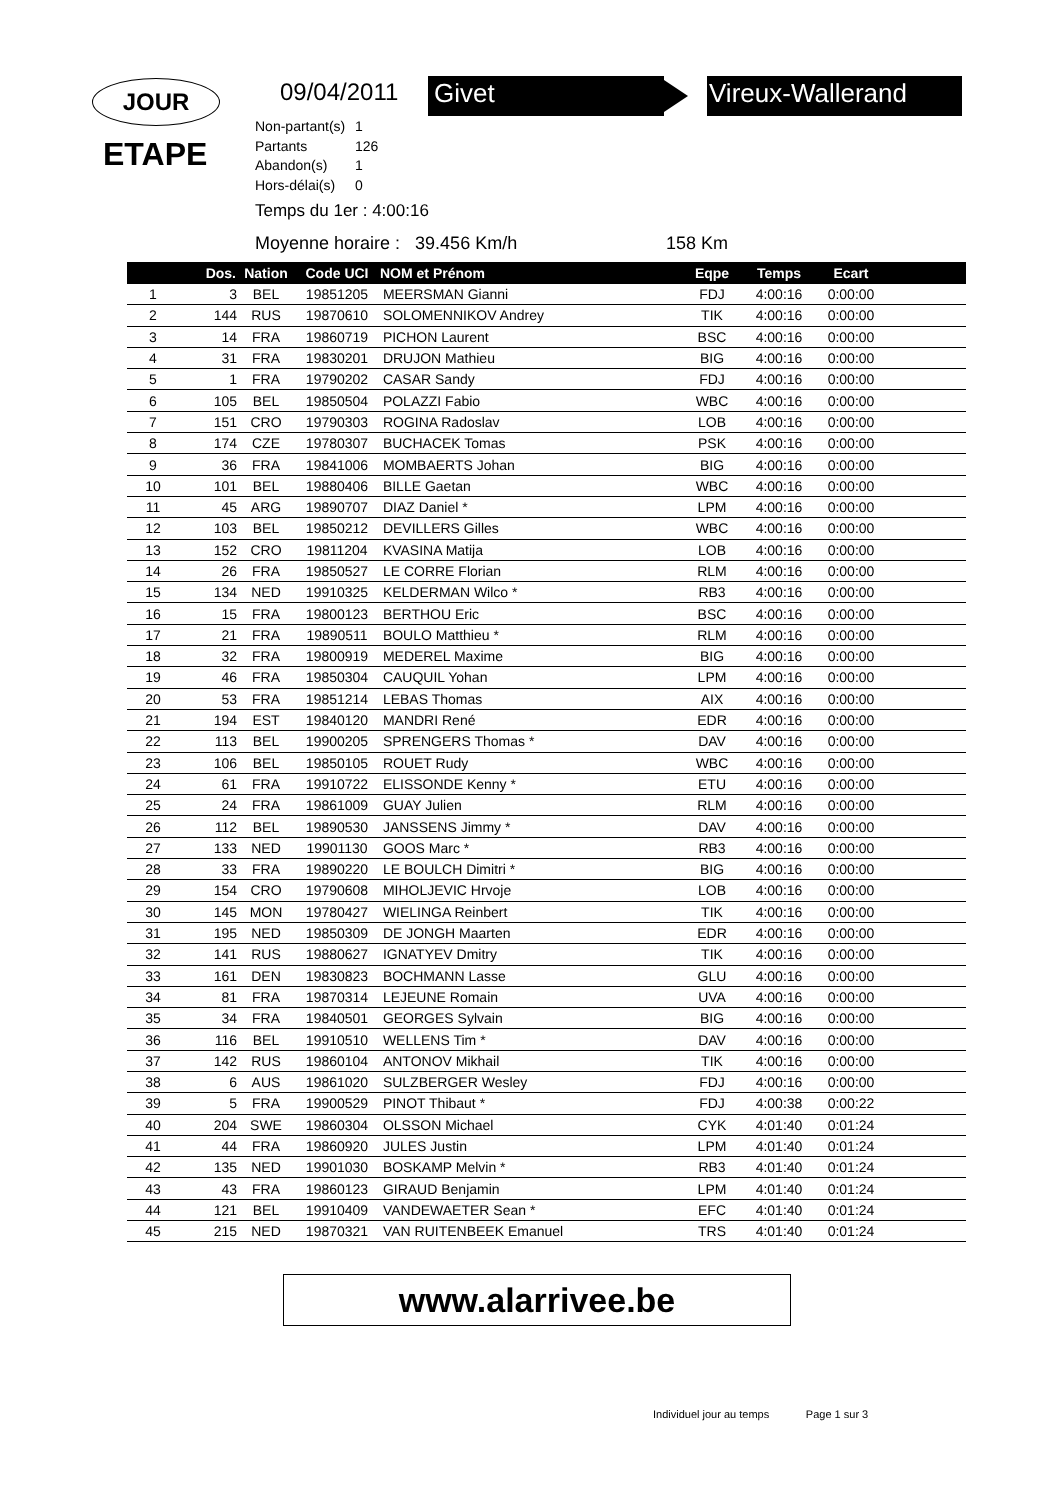JOUR
ETAPE
09/04/2011 Givet Vireux-Wallerand
Non-partant(s) 1
Partants 126
Abandon(s) 1
Hors-délai(s) 0
Temps du 1er : 4:00:16
Moyenne horaire : 39.456 Km/h
158 Km
| | Dos. | Nation | Code UCI | NOM et Prénom | Eqpe | Temps | Ecart | |
| --- | --- | --- | --- | --- | --- | --- | --- | --- |
| 1 | 3 | BEL | 19851205 | MEERSMAN Gianni | FDJ | 4:00:16 | 0:00:00 | |
| 2 | 144 | RUS | 19870610 | SOLOMENNIKOV Andrey | TIK | 4:00:16 | 0:00:00 | |
| 3 | 14 | FRA | 19860719 | PICHON Laurent | BSC | 4:00:16 | 0:00:00 | |
| 4 | 31 | FRA | 19830201 | DRUJON Mathieu | BIG | 4:00:16 | 0:00:00 | |
| 5 | 1 | FRA | 19790202 | CASAR Sandy | FDJ | 4:00:16 | 0:00:00 | |
| 6 | 105 | BEL | 19850504 | POLAZZI Fabio | WBC | 4:00:16 | 0:00:00 | |
| 7 | 151 | CRO | 19790303 | ROGINA Radoslav | LOB | 4:00:16 | 0:00:00 | |
| 8 | 174 | CZE | 19780307 | BUCHACEK Tomas | PSK | 4:00:16 | 0:00:00 | |
| 9 | 36 | FRA | 19841006 | MOMBAERTS Johan | BIG | 4:00:16 | 0:00:00 | |
| 10 | 101 | BEL | 19880406 | BILLE Gaetan | WBC | 4:00:16 | 0:00:00 | |
| 11 | 45 | ARG | 19890707 | DIAZ Daniel * | LPM | 4:00:16 | 0:00:00 | |
| 12 | 103 | BEL | 19850212 | DEVILLERS Gilles | WBC | 4:00:16 | 0:00:00 | |
| 13 | 152 | CRO | 19811204 | KVASINA Matija | LOB | 4:00:16 | 0:00:00 | |
| 14 | 26 | FRA | 19850527 | LE CORRE Florian | RLM | 4:00:16 | 0:00:00 | |
| 15 | 134 | NED | 19910325 | KELDERMAN Wilco * | RB3 | 4:00:16 | 0:00:00 | |
| 16 | 15 | FRA | 19800123 | BERTHOU Eric | BSC | 4:00:16 | 0:00:00 | |
| 17 | 21 | FRA | 19890511 | BOULO Matthieu * | RLM | 4:00:16 | 0:00:00 | |
| 18 | 32 | FRA | 19800919 | MEDEREL Maxime | BIG | 4:00:16 | 0:00:00 | |
| 19 | 46 | FRA | 19850304 | CAUQUIL Yohan | LPM | 4:00:16 | 0:00:00 | |
| 20 | 53 | FRA | 19851214 | LEBAS Thomas | AIX | 4:00:16 | 0:00:00 | |
| 21 | 194 | EST | 19840120 | MANDRI René | EDR | 4:00:16 | 0:00:00 | |
| 22 | 113 | BEL | 19900205 | SPRENGERS Thomas * | DAV | 4:00:16 | 0:00:00 | |
| 23 | 106 | BEL | 19850105 | ROUET Rudy | WBC | 4:00:16 | 0:00:00 | |
| 24 | 61 | FRA | 19910722 | ELISSONDE Kenny * | ETU | 4:00:16 | 0:00:00 | |
| 25 | 24 | FRA | 19861009 | GUAY Julien | RLM | 4:00:16 | 0:00:00 | |
| 26 | 112 | BEL | 19890530 | JANSSENS Jimmy * | DAV | 4:00:16 | 0:00:00 | |
| 27 | 133 | NED | 19901130 | GOOS Marc * | RB3 | 4:00:16 | 0:00:00 | |
| 28 | 33 | FRA | 19890220 | LE BOULCH Dimitri * | BIG | 4:00:16 | 0:00:00 | |
| 29 | 154 | CRO | 19790608 | MIHOLJEVIC Hrvoje | LOB | 4:00:16 | 0:00:00 | |
| 30 | 145 | MON | 19780427 | WIELINGA Reinbert | TIK | 4:00:16 | 0:00:00 | |
| 31 | 195 | NED | 19850309 | DE JONGH Maarten | EDR | 4:00:16 | 0:00:00 | |
| 32 | 141 | RUS | 19880627 | IGNATYEV Dmitry | TIK | 4:00:16 | 0:00:00 | |
| 33 | 161 | DEN | 19830823 | BOCHMANN Lasse | GLU | 4:00:16 | 0:00:00 | |
| 34 | 81 | FRA | 19870314 | LEJEUNE Romain | UVA | 4:00:16 | 0:00:00 | |
| 35 | 34 | FRA | 19840501 | GEORGES Sylvain | BIG | 4:00:16 | 0:00:00 | |
| 36 | 116 | BEL | 19910510 | WELLENS Tim * | DAV | 4:00:16 | 0:00:00 | |
| 37 | 142 | RUS | 19860104 | ANTONOV Mikhail | TIK | 4:00:16 | 0:00:00 | |
| 38 | 6 | AUS | 19861020 | SULZBERGER Wesley | FDJ | 4:00:16 | 0:00:00 | |
| 39 | 5 | FRA | 19900529 | PINOT Thibaut * | FDJ | 4:00:38 | 0:00:22 | |
| 40 | 204 | SWE | 19860304 | OLSSON Michael | CYK | 4:01:40 | 0:01:24 | |
| 41 | 44 | FRA | 19860920 | JULES Justin | LPM | 4:01:40 | 0:01:24 | |
| 42 | 135 | NED | 19901030 | BOSKAMP Melvin * | RB3 | 4:01:40 | 0:01:24 | |
| 43 | 43 | FRA | 19860123 | GIRAUD Benjamin | LPM | 4:01:40 | 0:01:24 | |
| 44 | 121 | BEL | 19910409 | VANDEWAETER Sean * | EFC | 4:01:40 | 0:01:24 | |
| 45 | 215 | NED | 19870321 | VAN RUITENBEEK Emanuel | TRS | 4:01:40 | 0:01:24 | |
www.alarrivee.be
Individuel jour au temps Page 1 sur 3